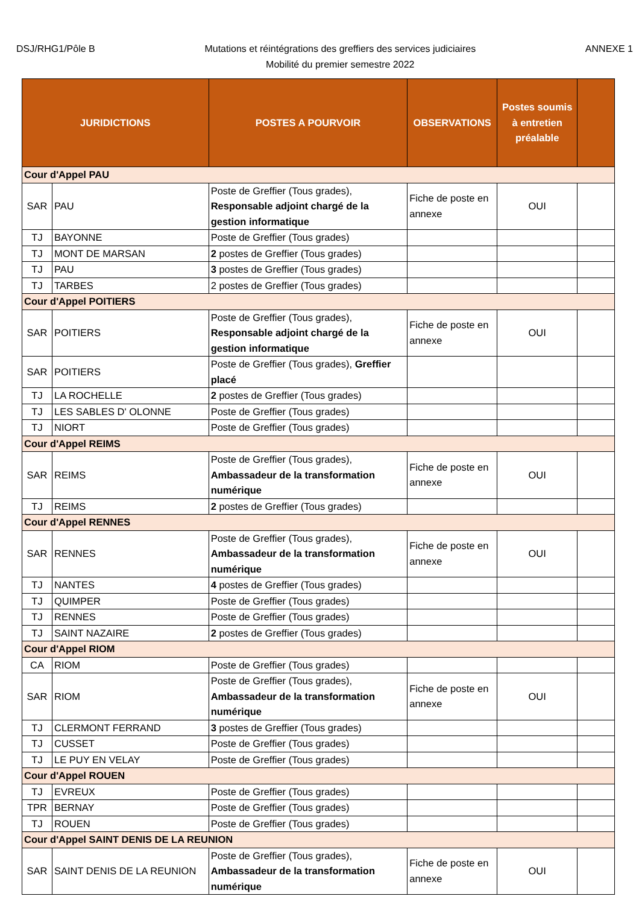DSJ/RHG1/Pôle B
Mutations et réintégrations des greffiers des services judiciaires
Mobilité du premier semestre 2022
ANNEXE 1
| JURIDICTIONS | | POSTES A POURVOIR | OBSERVATIONS | Postes soumis à entretien préalable | |
| --- | --- | --- | --- | --- | --- |
| Cour d'Appel PAU | | | | | |
| SAR | PAU | Poste de Greffier (Tous grades), Responsable adjoint chargé de la gestion informatique | Fiche de poste en annexe | OUI | |
| TJ | BAYONNE | Poste de Greffier (Tous grades) | | | |
| TJ | MONT DE MARSAN | 2 postes de Greffier (Tous grades) | | | |
| TJ | PAU | 3 postes de Greffier (Tous grades) | | | |
| TJ | TARBES | 2 postes de Greffier (Tous grades) | | | |
| Cour d'Appel POITIERS | | | | | |
| SAR | POITIERS | Poste de Greffier (Tous grades), Responsable adjoint chargé de la gestion informatique | Fiche de poste en annexe | OUI | |
| SAR | POITIERS | Poste de Greffier (Tous grades), Greffier placé | | | |
| TJ | LA ROCHELLE | 2 postes de Greffier (Tous grades) | | | |
| TJ | LES SABLES D' OLONNE | Poste de Greffier (Tous grades) | | | |
| TJ | NIORT | Poste de Greffier (Tous grades) | | | |
| Cour d'Appel REIMS | | | | | |
| SAR | REIMS | Poste de Greffier (Tous grades), Ambassadeur de la transformation numérique | Fiche de poste en annexe | OUI | |
| TJ | REIMS | 2 postes de Greffier (Tous grades) | | | |
| Cour d'Appel RENNES | | | | | |
| SAR | RENNES | Poste de Greffier (Tous grades), Ambassadeur de la transformation numérique | Fiche de poste en annexe | OUI | |
| TJ | NANTES | 4 postes de Greffier (Tous grades) | | | |
| TJ | QUIMPER | Poste de Greffier (Tous grades) | | | |
| TJ | RENNES | Poste de Greffier (Tous grades) | | | |
| TJ | SAINT NAZAIRE | 2 postes de Greffier (Tous grades) | | | |
| Cour d'Appel RIOM | | | | | |
| CA | RIOM | Poste de Greffier (Tous grades) | | | |
| SAR | RIOM | Poste de Greffier (Tous grades), Ambassadeur de la transformation numérique | Fiche de poste en annexe | OUI | |
| TJ | CLERMONT FERRAND | 3 postes de Greffier (Tous grades) | | | |
| TJ | CUSSET | Poste de Greffier (Tous grades) | | | |
| TJ | LE PUY EN VELAY | Poste de Greffier (Tous grades) | | | |
| Cour d'Appel ROUEN | | | | | |
| TJ | EVREUX | Poste de Greffier (Tous grades) | | | |
| TPR | BERNAY | Poste de Greffier (Tous grades) | | | |
| TJ | ROUEN | Poste de Greffier (Tous grades) | | | |
| Cour d'Appel SAINT DENIS DE LA REUNION | | | | | |
| SAR | SAINT DENIS DE LA REUNION | Poste de Greffier (Tous grades), Ambassadeur de la transformation numérique | Fiche de poste en annexe | OUI | |